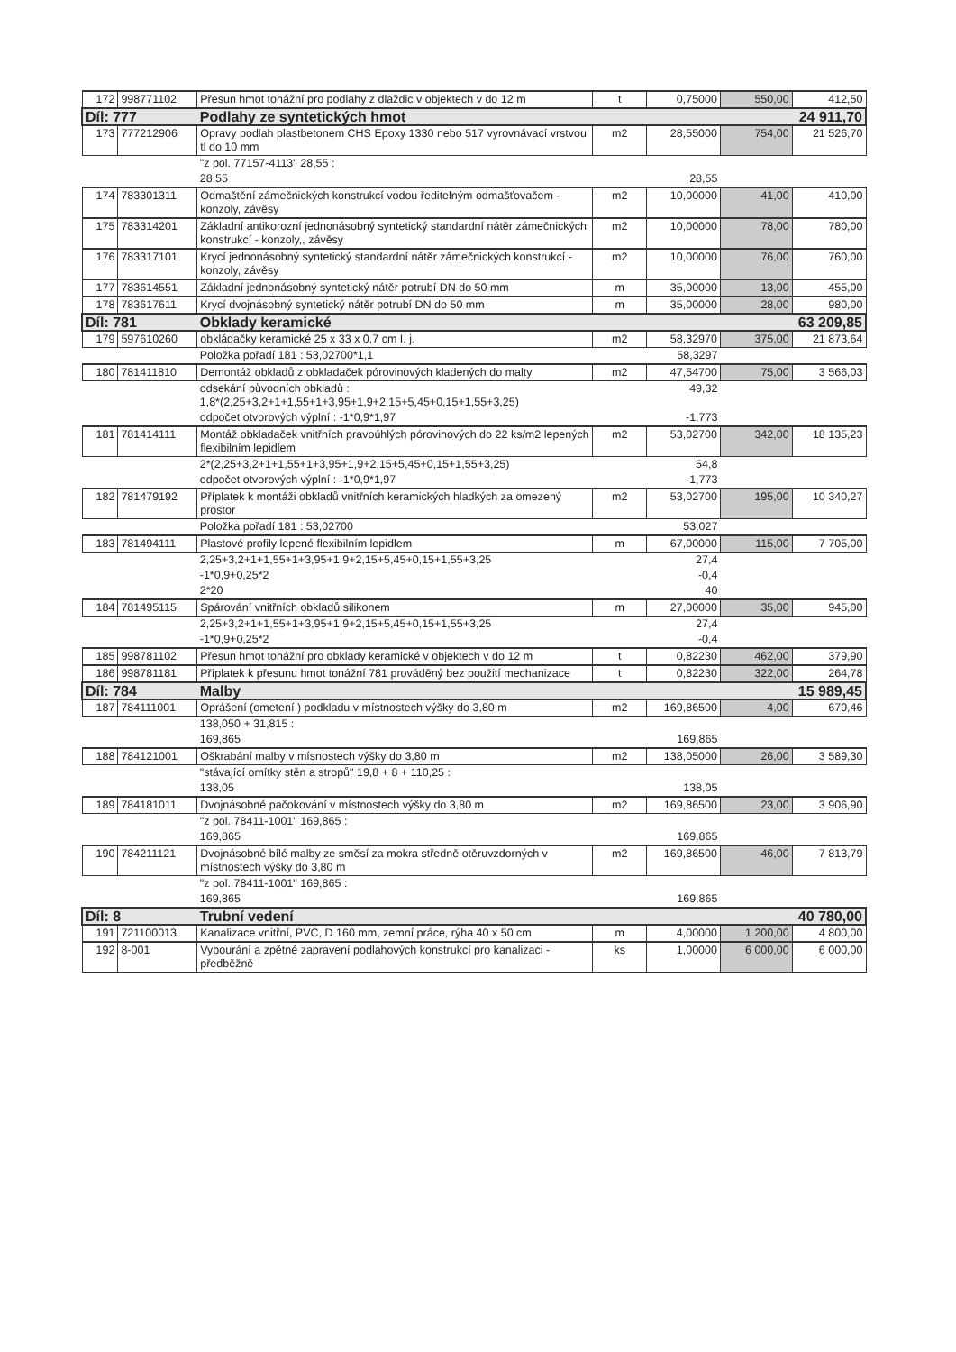| 172 | 998771102 | Přesun hmot tonážní pro podlahy z dlaždic v objektech v do 12 m | t | 0,75000 | 550,00 | 412,50 |
| Díl: 777 | | Podlahy ze syntetických hmot | | | | 24 911,70 |
| 173 | 777212906 | Opravy podlah plastbetonem CHS Epoxy 1330 nebo 517 vyrovnávací vrstvou tl do 10 mm | m2 | 28,55000 | 754,00 | 21 526,70 |
| | | "z pol. 77157-4113" 28,55 : | | | | |
| | | 28,55 | | 28,55 | | |
| 174 | 783301311 | Odmaštění zámečnických konstrukcí vodou ředitelným odmašťovačem - konzoly, závěsy | m2 | 10,00000 | 41,00 | 410,00 |
| 175 | 783314201 | Základní antikorozní jednonásobný syntetický standardní nátěr zámečnických konstrukcí - konzoly,, závěsy | m2 | 10,00000 | 78,00 | 780,00 |
| 176 | 783317101 | Krycí jednonásobný syntetický standardní nátěr zámečnických konstrukcí - konzoly, závěsy | m2 | 10,00000 | 76,00 | 760,00 |
| 177 | 783614551 | Základní jednonásobný syntetický nátěr potrubí DN do 50 mm | m | 35,00000 | 13,00 | 455,00 |
| 178 | 783617611 | Krycí dvojnásobný syntetický nátěr potrubí DN do 50 mm | m | 35,00000 | 28,00 | 980,00 |
| Díl: 781 | | Obklady keramické | | | | 63 209,85 |
| 179 | 597610260 | obkládačky keramické 25 x 33 x 0,7 cm I. j. | m2 | 58,32970 | 375,00 | 21 873,64 |
| | | Položka pořadí 181 : 53,02700*1,1 | | 58,3297 | | |
| 180 | 781411810 | Demontáž obkladů z obkladaček pórovinových kladených do malty | m2 | 47,54700 | 75,00 | 3 566,03 |
| | | odsekání původních obkladů : 1,8*(2,25+3,2+1+1,55+1+3,95+1,9+2,15+5,45+0,15+1,55+3,25) | | 49,32 | | |
| | | odpočet otvorových výplní : -1*0,9*1,97 | | -1,773 | | |
| 181 | 781414111 | Montáž obkladaček vnitřních pravoúhlých pórovinových do 22 ks/m2 lepených flexibilním lepidlem | m2 | 53,02700 | 342,00 | 18 135,23 |
| | | 2*(2,25+3,2+1+1,55+1+3,95+1,9+2,15+5,45+0,15+1,55+3,25) | | 54,8 | | |
| | | odpočet otvorových výplní : -1*0,9*1,97 | | -1,773 | | |
| 182 | 781479192 | Příplatek k montáži obkladů vnitřních keramických hladkých za omezený prostor | m2 | 53,02700 | 195,00 | 10 340,27 |
| | | Položka pořadí 181 : 53,02700 | | 53,027 | | |
| 183 | 781494111 | Plastové profily lepené flexibilním lepidlem | m | 67,00000 | 115,00 | 7 705,00 |
| | | 2,25+3,2+1+1,55+1+3,95+1,9+2,15+5,45+0,15+1,55+3,25 | | 27,4 | | |
| | | -1*0,9+0,25*2 | | -0,4 | | |
| | | 2*20 | | 40 | | |
| 184 | 781495115 | Spárování vnitřních obkladů silikonem | m | 27,00000 | 35,00 | 945,00 |
| | | 2,25+3,2+1+1,55+1+3,95+1,9+2,15+5,45+0,15+1,55+3,25 | | 27,4 | | |
| | | -1*0,9+0,25*2 | | -0,4 | | |
| 185 | 998781102 | Přesun hmot tonážní pro obklady keramické v objektech v do 12 m | t | 0,82230 | 462,00 | 379,90 |
| 186 | 998781181 | Příplatek k přesunu hmot tonážní 781 prováděný bez použití mechanizace | t | 0,82230 | 322,00 | 264,78 |
| Díl: 784 | | Malby | | | | 15 989,45 |
| 187 | 784111001 | Oprášení (ometení ) podkladu v místnostech výšky do 3,80 m | m2 | 169,86500 | 4,00 | 679,46 |
| | | 138,050 + 31,815 : | | | | |
| | | 169,865 | | 169,865 | | |
| 188 | 784121001 | Oškrabání malby v mísnostech výšky do 3,80 m | m2 | 138,05000 | 26,00 | 3 589,30 |
| | | "stávající omítky stěn a stropů" 19,8 + 8 + 110,25 : | | | | |
| | | 138,05 | | 138,05 | | |
| 189 | 784181011 | Dvojnásobné pačokování v místnostech výšky do 3,80 m | m2 | 169,86500 | 23,00 | 3 906,90 |
| | | "z pol. 78411-1001" 169,865 : | | | | |
| | | 169,865 | | 169,865 | | |
| 190 | 784211121 | Dvojnásobné bílé malby ze směsí za mokra středně otěruvzdorných v místnostech výšky do 3,80 m | m2 | 169,86500 | 46,00 | 7 813,79 |
| | | "z pol. 78411-1001" 169,865 : | | | | |
| | | 169,865 | | 169,865 | | |
| Díl: 8 | | Trubní vedení | | | | 40 780,00 |
| 191 | 721100013 | Kanalizace vnitřní, PVC, D 160 mm, zemní práce, rýha 40 x 50 cm | m | 4,00000 | 1 200,00 | 4 800,00 |
| 192 | 8-001 | Vybourání a zpětné zapravení podlahových konstrukcí pro kanalizaci - předběžně | ks | 1,00000 | 6 000,00 | 6 000,00 |